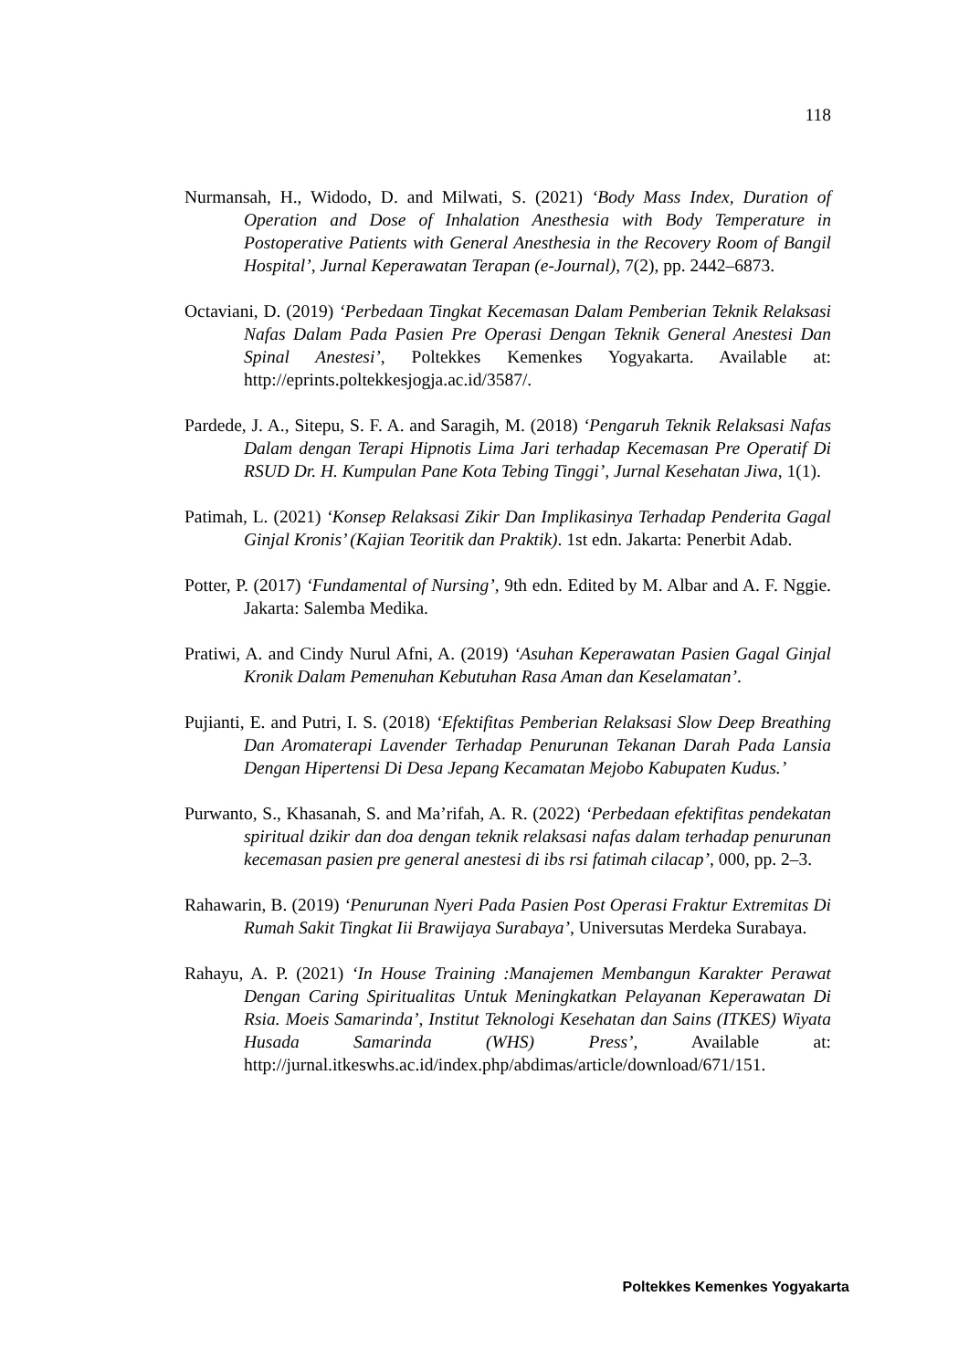118
Nurmansah, H., Widodo, D. and Milwati, S. (2021) ‘Body Mass Index, Duration of Operation and Dose of Inhalation Anesthesia with Body Temperature in Postoperative Patients with General Anesthesia in the Recovery Room of Bangil Hospital’, Jurnal Keperawatan Terapan (e-Journal), 7(2), pp. 2442–6873.
Octaviani, D. (2019) ‘Perbedaan Tingkat Kecemasan Dalam Pemberian Teknik Relaksasi Nafas Dalam Pada Pasien Pre Operasi Dengan Teknik General Anestesi Dan Spinal Anestesi’, Poltekkes Kemenkes Yogyakarta. Available at: http://eprints.poltekkesjogja.ac.id/3587/.
Pardede, J. A., Sitepu, S. F. A. and Saragih, M. (2018) ‘Pengaruh Teknik Relaksasi Nafas Dalam dengan Terapi Hipnotis Lima Jari terhadap Kecemasan Pre Operatif Di RSUD Dr. H. Kumpulan Pane Kota Tebing Tinggi’, Jurnal Kesehatan Jiwa, 1(1).
Patimah, L. (2021) ‘Konsep Relaksasi Zikir Dan Implikasinya Terhadap Penderita Gagal Ginjal Kronis’ (Kajian Teoritik dan Praktik). 1st edn. Jakarta: Penerbit Adab.
Potter, P. (2017) ‘Fundamental of Nursing’, 9th edn. Edited by M. Albar and A. F. Nggie. Jakarta: Salemba Medika.
Pratiwi, A. and Cindy Nurul Afni, A. (2019) ‘Asuhan Keperawatan Pasien Gagal Ginjal Kronik Dalam Pemenuhan Kebutuhan Rasa Aman dan Keselamatan’.
Pujianti, E. and Putri, I. S. (2018) ‘Efektifitas Pemberian Relaksasi Slow Deep Breathing Dan Aromaterapi Lavender Terhadap Penurunan Tekanan Darah Pada Lansia Dengan Hipertensi Di Desa Jepang Kecamatan Mejobo Kabupaten Kudus.’
Purwanto, S., Khasanah, S. and Ma’rifah, A. R. (2022) ‘Perbedaan efektifitas pendekatan spiritual dzikir dan doa dengan teknik relaksasi nafas dalam terhadap penurunan kecemasan pasien pre general anestesi di ibs rsi fatimah cilacap’, 000, pp. 2–3.
Rahawarin, B. (2019) ‘Penurunan Nyeri Pada Pasien Post Operasi Fraktur Extremitas Di Rumah Sakit Tingkat Iii Brawijaya Surabaya’, Universutas Merdeka Surabaya.
Rahayu, A. P. (2021) ‘In House Training :Manajemen Membangun Karakter Perawat Dengan Caring Spiritualitas Untuk Meningkatkan Pelayanan Keperawatan Di Rsia. Moeis Samarinda’, Institut Teknologi Kesehatan dan Sains (ITKES) Wiyata Husada Samarinda (WHS) Press’, Available at: http://jurnal.itkeswhs.ac.id/index.php/abdimas/article/download/671/151.
Poltekkes Kemenkes Yogyakarta